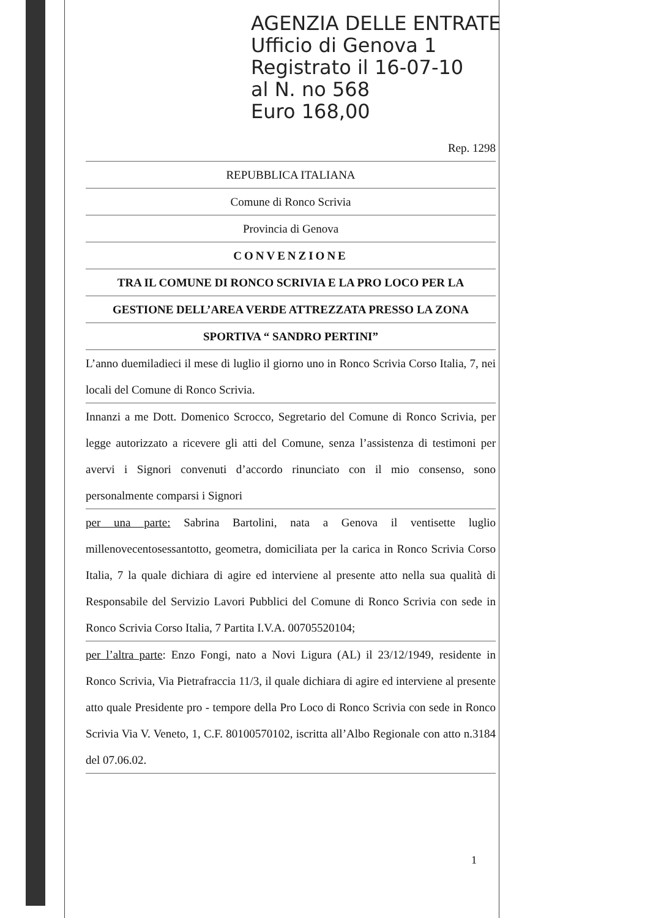AGENZIA DELLE ENTRATE
Ufficio di Genova 1
Registrato il 16-07-10
al N. no 568
Euro 168,00
Rep. 1298
REPUBBLICA ITALIANA
Comune di Ronco Scrivia
Provincia di Genova
CONVENZIONE
TRA IL COMUNE DI RONCO SCRIVIA E LA PRO LOCO PER LA
GESTIONE DELL’AREA VERDE ATTREZZATA PRESSO LA ZONA
SPORTIVA “ SANDRO PERTINI”
L’anno duemiladieci il mese di luglio il giorno uno in Ronco Scrivia Corso Italia, 7, nei locali del Comune di Ronco Scrivia.
Innanzi a me Dott. Domenico Scrocco, Segretario del Comune di Ronco Scrivia, per legge autorizzato a ricevere gli atti del Comune, senza l’assistenza di testimoni per avervi i Signori convenuti d’accordo rinunciato con il mio consenso, sono personalmente comparsi i Signori
per una parte: Sabrina Bartolini, nata a Genova il ventisette luglio millenovecentosessantotto, geometra, domiciliata per la carica in Ronco Scrivia Corso Italia, 7 la quale dichiara di agire ed interviene al presente atto nella sua qualità di Responsabile del Servizio Lavori Pubblici del Comune di Ronco Scrivia con sede in Ronco Scrivia Corso Italia, 7 Partita I.V.A. 00705520104;
per l’altra parte: Enzo Fongi, nato a Novi Ligura (AL) il 23/12/1949, residente in Ronco Scrivia, Via Pietrafraccia 11/3, il quale dichiara di agire ed interviene al presente atto quale Presidente pro - tempore della Pro Loco di Ronco Scrivia con sede in Ronco Scrivia Via V. Veneto, 1, C.F. 80100570102, iscritta all’Albo Regionale con atto n.3184 del 07.06.02.
1